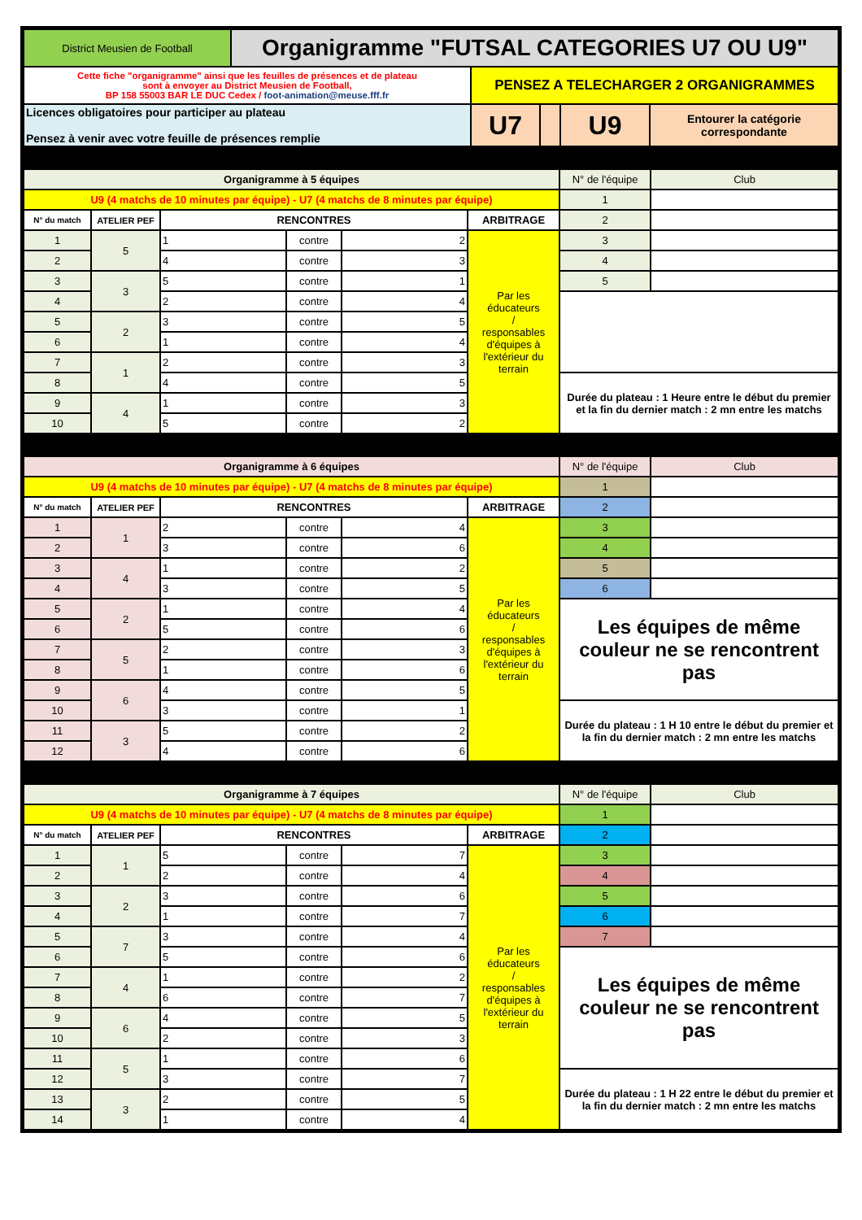| District Meusien de Football | Organigramme "FUTSAL CATEGORIES U7 OU U9" | | | | |
| Cette fiche "organigramme" ainsi que les feuilles de présences et de plateau sont à envoyer au District Meusien de Football, BP 158 55003 BAR LE DUC Cedex / foot-animation@meuse.fff.fr | | PENSEZ A TELECHARGER 2 ORGANIGRAMMES | | | |
| Licences obligatoires pour participer au plateau Pensez à venir avec votre feuille de présences remplie | | U7 | | U9 | Entourer la catégorie correspondante |
| Organigramme à 5 équipes | | | | | | N° de l'équipe | Club |
| U9 (4 matchs de 10 minutes par équipe) - U7 (4 matchs de 8 minutes par équipe) | | | | | | 1 | |
| N° du match | ATELIER PEF | RENCONTRES | | | ARBITRAGE | 2 | |
| 1 | 5 | 1 | contre | 2 | Par les éducateurs / responsables d'équipes à l'extérieur du terrain | 3 | |
| 2 | | 4 | contre | 3 | | 4 | |
| 3 | 3 | 5 | contre | 1 | | 5 | |
| 4 | | 2 | contre | 4 | | | |
| 5 | 2 | 3 | contre | 5 | | | |
| 6 | | 1 | contre | 4 | | | |
| 7 | 1 | 2 | contre | 3 | | | |
| 8 | | 4 | contre | 5 | | Durée du plateau : 1 Heure entre le début du premier et la fin du dernier match : 2 mn entre les matchs | |
| 9 | 4 | 1 | contre | 3 | | | |
| 10 | | 5 | contre | 2 | | | |
| Organigramme à 6 équipes | | | | | | N° de l'équipe | Club |
| U9 (4 matchs de 10 minutes par équipe) - U7 (4 matchs de 8 minutes par équipe) | | | | | | 1 | |
| N° du match | ATELIER PEF | RENCONTRES | | | ARBITRAGE | 2 | |
| 1 | 1 | 2 | contre | 4 | Par les éducateurs / responsables d'équipes à l'extérieur du terrain | 3 | |
| 2 | | 3 | contre | 6 | | 4 | |
| 3 | 4 | 1 | contre | 2 | | 5 | |
| 4 | | 3 | contre | 5 | | 6 | |
| 5 | 2 | 1 | contre | 4 | | Les équipes de même couleur ne se rencontrent pas | |
| 6 | | 5 | contre | 6 | | | |
| 7 | 5 | 2 | contre | 3 | | | |
| 8 | | 1 | contre | 6 | | | |
| 9 | 6 | 4 | contre | 5 | | | |
| 10 | | 3 | contre | 1 | | Durée du plateau : 1 H 10 entre le début du premier et la fin du dernier match : 2 mn entre les matchs | |
| 11 | 3 | 5 | contre | 2 | | | |
| 12 | | 4 | contre | 6 | | | |
| Organigramme à 7 équipes | | | | | | N° de l'équipe | Club |
| U9 (4 matchs de 10 minutes par équipe) - U7 (4 matchs de 8 minutes par équipe) | | | | | | 1 | |
| N° du match | ATELIER PEF | RENCONTRES | | | ARBITRAGE | 2 | |
| 1 | 1 | 5 | contre | 7 | Par les éducateurs / responsables d'équipes à l'extérieur du terrain | 3 | |
| 2 | | 2 | contre | 4 | | 4 | |
| 3 | 2 | 3 | contre | 6 | | 5 | |
| 4 | | 1 | contre | 7 | | 6 | |
| 5 | 7 | 3 | contre | 4 | | 7 | |
| 6 | | 5 | contre | 6 | | Les équipes de même couleur ne se rencontrent pas | |
| 7 | 4 | 1 | contre | 2 | | | |
| 8 | | 6 | contre | 7 | | | |
| 9 | 6 | 4 | contre | 5 | | | |
| 10 | | 2 | contre | 3 | | | |
| 11 | 5 | 1 | contre | 6 | | | |
| 12 | | 3 | contre | 7 | | Durée du plateau : 1 H 22 entre le début du premier et la fin du dernier match : 2 mn entre les matchs | |
| 13 | 3 | 2 | contre | 5 | | | |
| 14 | | 1 | contre | 4 | | | |